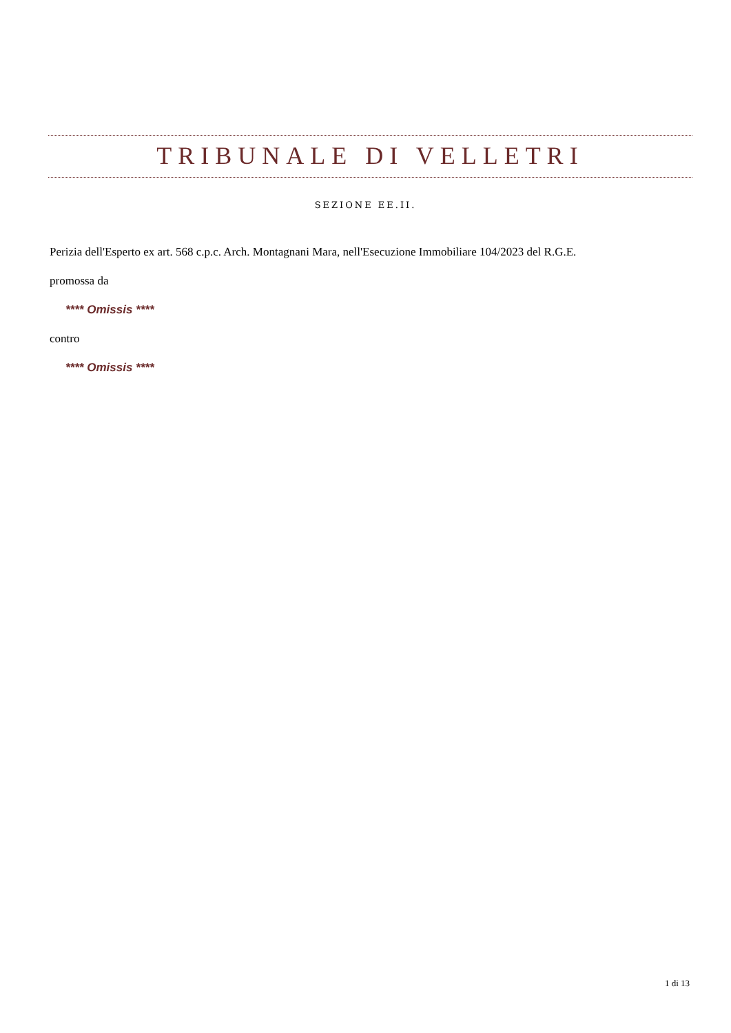TRIBUNALE DI VELLETRI
SEZIONE EE.II.
Perizia dell'Esperto ex art. 568 c.p.c. Arch. Montagnani Mara, nell'Esecuzione Immobiliare 104/2023 del R.G.E.
promossa da
**** Omissis ****
contro
**** Omissis ****
1 di 13